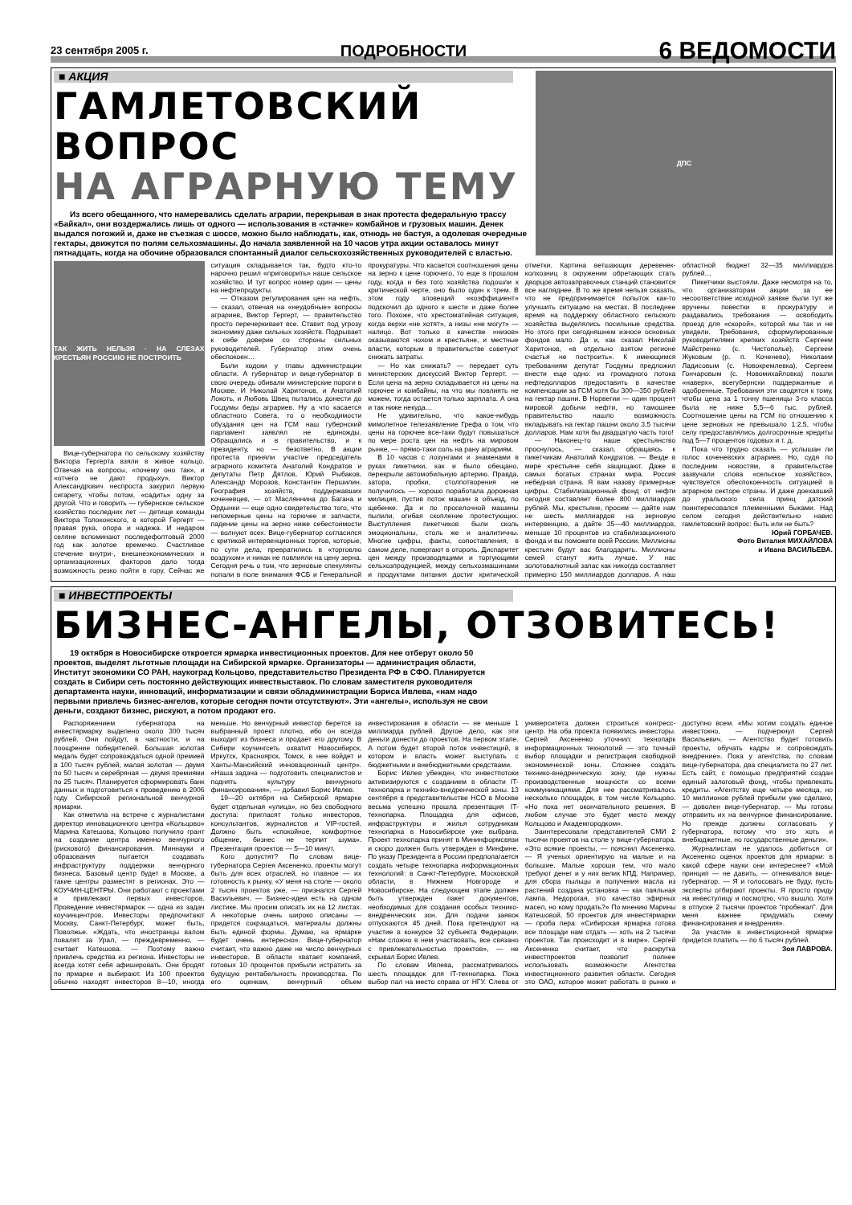23 сентября 2005 г. ПОДРОБНОСТИ 6 ВЕДОМОСТИ
■ АКЦИЯ
ГАМЛЕТОВСКИЙ ВОПРОС
НА АГРАРНУЮ ТЕМУ
Из всего обещанного, что намеревались сделать аграрии, перекрывая в знак протеста федеральную трассу «Байкал», они воздержались лишь от одного — использования в «стачке» комбайнов и грузовых машин. Денек выдался погожий и, даже не съезжая с шоссе, можно было наблюдать, как, отнюдь не бастуя, а одолевая очередные гектары, движутся по полям сельхозмашины. До начала заявленной на 10 часов утра акции оставалось минут пятнадцать, когда на обочине образовался спонтанный диалог сельскохозяйственных руководителей с властью.
ДПС
ТАК ЖИТЬ НЕЛЬЗЯ · НА СЛЕЗАХ КРЕСТЬЯН РОССИЮ НЕ ПОСТРОИТЬ
Вице-губернатора по сельскому хозяйству Виктора Гергерта взяли в живое кольцо. Отвечая на вопросы, «почему оно так», и «отчего не дают продыху», Виктор Александрович неспроста закурил первую сигарету, чтобы потом, «садить» одну за другой. Что и говорить — губернское сельское хозяйство последних лет — детище команды Виктора Толоконского, в которой Гергерт — правая рука, опора и надежа. И недаром селяне вспоминают последефолтовый 2000 год как золотое времечко. Счастливое стечение внутри-, внешнеэкономических и организационных факторов дало тогда возможность резко пойти в гору. Сейчас же ситуация складывается так, будто кто-то нарочно решил «приговорить» наше сельское хозяйство. И тут вопрос номер один — цены на нефтепродукты.
— Отказом регулирования цен на нефть, — сказал, отвечая на «неудобные» вопросы аграриев, Виктор Гергерт, — правительство просто перечеркивает все. Ставит под угрозу экономику даже сильных хозяйств. Подрывает к себе доверие со стороны сильных руководителей. Губернатор этим очень обеспокоен…
Были ходоки у главы администрации области. А губернатор и вице-губернатор в свою очередь обивали министерские пороги в Москве. И Николай Харитонов, и Анатолий Локоть, и Любовь Швец пытались донести до Госдумы беды аграриев. Ну а что касается областного Совета, то о необходимости обуздания цен на ГСМ наш губернский парламент заявлял не единожды. Обращались и в правительство, и к президенту, но — безответно. В акции протеста приняли участие председатель аграрного комитета Анатолий Кондратов и депутаты Петр Дятлов, Юрий Рыбаков, Александр Морозов, Константин Першилин. География хозяйств, поддержавших коченевцев, — от Масляннина до Багана и Ордынки — еще одно свидетельство того, что непомерные цены на горючее и запчасти, падение цены на зерно ниже себестоимости — волнуют всех. Вице-губернатор согласился с критикой интервенционных торгов, которые, по сути дела, превратились в «торговлю воздухом» и никак не повлияли на цену зерна. Сегодня речь о том, что зерновые спекулянты попали в поле внимания ФСБ и Генеральной прокуратуры. Что касается соотношения цены на зерно к цене горючего, то еще в прошлом году, когда и без того хозяйства подошли к критической черте, оно было один к трем. В этом году зловещий «коэффициент» подскочил до одного к шести и даже более того. Похоже, что хрестоматийная ситуация, когда верхи «не хотят», а низы «не могут» — налицо. Вот только в качестве «низов» оказываются чохом и крестьяне, и местные власти, которым в правительстве советуют снижать затраты.
— Но как снижать? — передает суть министерских дискуссий Виктор Гергерт. — Если цена на зерно складывается из цены на горючее и комбайны, на что мы повлиять не можем, тогда остается только зарплата. А она и так ниже некуда…
Не удивительно, что какое-нибудь мимолетное телезаявление Грефа о том, что цены на горючее все-таки будут повышаться по мере роста цен на нефть на мировом рынке, — прямо-таки соль на рану аграриям.
В 10 часов с лозунгами и знаменами в руках пикетчики, как и было обещано, перекрыли автомобильную артерию. Правда, затора, пробки, столпотворения не получилось — хорошо поработала дорожная милиция, пустив поток машин в объезд, по щебенке. Да и по проселочной машины пылили, огибая скопление протестующих. Выступления пикетчиков были сколь эмоциональны, столь же и аналитичны. Многие цифры, факты, сопоставления, в самом деле, повергают в оторопь. Диспаритет цен между производящими и торгующими сельхозпродукцией, между сельхозмашинами и продуктами питания достиг критической отметки. Картина ветшающих деревенек-колхозниц в окружении обретающих стать дворцов автозаправочных станций становится все нагляднее. В то же время нельзя сказать, что не предпринимается попыток как-то улучшить ситуацию на местах. В последнее время на поддержку областного сельского хозяйства выделялись посильные средства. Но этого при сегодняшнем износе основных фондов мало. Да и, как сказал Николай Харитонов, «в отдельно взятом регионе счастья не построить». К имеющимся требованиям депутат Госдумы предложил внести еще одно: из громадного потока нефтедолларов предоставить в качестве компенсации за ГСМ хотя бы 300—350 рублей на гектар пашни. В Норвегии — один процент мировой добычи нефти, но тамошнее правительство нашло возможность вкладывать на гектар пашни около 3,5 тысячи долларов. Нам хотя бы двадцатую часть того!
— Наконец-то наше крестьянство проснулось, — сказал, обращаясь к пикетчикам Анатолий Кондратов. — Везде в мире крестьяне себя защищают. Даже в самых богатых странах мира. Россия небедная страна. Я вам назову примерные цифры. Стабилизационный фонд от нефти сегодня составляет более 800 миллиардов рублей. Мы, крестьяне, просим — дайте нам не шесть миллиардов на зерновую интервенцию, а дайте 35—40 миллиардов, меньше 10 процентов из стабилизационного фонда и вы поможете всей России. Миллионы крестьян будут вас благодарить. Миллионы семей станут жить лучше. У нас золотовалютный запас как никогда составляет примерно 150 миллиардов долларов. А наш областной бюджет 32—35 миллиардов рублей…
Пикетчики выстояли. Даже несмотря на то, что организаторам акции за ее несоответствие исходной заявке были тут же вручены повестки в прокуратуру и раздавались требования — освободить проезд для «скорой», которой мы так и не увидели. Требования, сформулированные руководителями крепких хозяйств Сергеем Майстренко (с. Чистополье), Сергеем Жуковым (р. п. Коченево), Николаем Ладисовым (с. Новокремлевка), Сергеем Гончаровым (с. Новомихайловка) пошли «наверх», всегубернски поддержанные и одобренные. Требования эти сводятся к тому, чтобы цена за 1 тонну пшеницы 3-го класса была не ниже 5,5—6 тыс. рублей. Соотношение цены на ГСМ по отношению к цене зерновых не превышало 1:2,5, чтобы селу предоставлялись долгосрочные кредиты под 5—7 процентов годовых и т. д.
Пока что трудно сказать — услышан ли голос коченевских аграриев. Но, судя по последним новостям, в правительстве зазвучали слова «сельское хозяйство», чувствуется обеспокоенность ситуацией в аграрном секторе страны. И даже доехавший до уральского села принц датский поинтересовался племенными быками. Над селом сегодня действительно навис гамлетовский вопрос: быть или не быть?
Юрий ГОРБАЧЕВ.
Фото Виталия МИХАЙЛОВА
и Ивана ВАСИЛЬЕВА.
■ ИНВЕСТПРОЕКТЫ
БИЗНЕС-АНГЕЛЫ, ОТЗОВИТЕСЬ!
19 октября в Новосибирске откроется ярмарка инвестиционных проектов. Для нее отберут около 50 проектов, выделят льготные площади на Сибирской ярмарке. Организаторы — администрация области, Институт экономики СО РАН, наукоград Кольцово, представительство Президента РФ в СФО. Планируется создать в Сибири сеть постоянно действующих инвествыставок. По словам заместителя руководителя департамента науки, инноваций, информатизации и связи обладминистрации Бориса Ивлева, «нам надо первыми привлечь бизнес-ангелов, которые сегодня почти отсутствуют». Эти «ангелы», используя не свои деньги, создают бизнес, рискуют, а потом продают его.
Распоряжением губернатора на инвестярмарку выделено около 300 тысяч рублей. Они пойдут, в частности, и на поощрение победителей. Большая золотая медаль будет сопровождаться одной премией в 100 тысяч рублей, малая золотая — двумя по 50 тысяч и серебряная — двумя премиями по 25 тысяч. Планируется сформировать банк данных и подготовиться к проведению в 2006 году Сибирской региональной венчурной ярмарки.
Как отметила на встрече с журналистами директор инновационного центра «Кольцово» Марина Катешова, Кольцово получило грант на создание центра именно венчурного (рискового) финансирования. Миннауки и образования пытается создавать инфраструктуру поддержки венчурного бизнеса. Базовый центр будет в Москве, а такие центры разместят в регионах. Это — КОУЧИН-ЦЕНТРЫ. Они работают с проектами и привлекают первых инвесторов. Проведение инвестярмарок — одна из задач коучинцентров. Инвесторы предпочитают Москву, Санкт-Петербург, может быть, Поволжье. «Ждать, что иностранцы валом повалят за Урал, — преждевременно, — считает Катешова. — Поэтому важно привлечь средства из регионa. Инвесторы не всегда хотят себя афишировать. Они бродят по ярмарке и выбирают. Из 100 проектов обычно находят инвесторов 8—10, иногда меньше. Но венчурный инвестор берется за выбранный проект плотно, ибо он всегда выходит из бизнеса и продает его другому. В Сибири коучингсеть охватит Новосибирск, Иркутск, Красноярск, Томск, в нее войдет и Ханты-Мансийский инновационный центр». «Наша задача — подготовить специалистов и поднять культуру венчурного финансирования», — добавил Борис Ивлев.
19—20 октября на Сибирской ярмарке будет отдельная «улица», но без свободного доступа: пригласят только инвесторов, консультантов, журналистов и VIP-гостей. Должно быть «спокойное, комфортное общение, бизнес не терпит шума». Презентация проектов — 5—10 минут.
Кого допустят? По словам вице-губернатора Сергея Аксененко, проекты могут быть для всех отраслей, но главное — их готовность к рынку. «У меня на столе — около 2 тысяч проектов уже, — признался Сергей Васильевич. — Бизнес-идеи есть на одном листике. Мы просим описать их на 12 листах. А некоторые очень широко описаны — придется сокращаться, материалы должны быть единой формы. Думаю, на ярмарке будет очень интересно». Вице-губернатор считает, что важно даже не число венчурных инвесторов. В области хватает компаний, готовых 10 процентов прибыли истратить за будущую рентабельность производства. По его оценкам, венчурный объем инвестирования в области — не меньше 1 миллиарда рублей. Другое дело, как эти деньги донести до проектов. На первом этапе. А потом будет второй поток инвестиций, в котором и власть может выступать с бюджетными и внебюджетными средствами.
Борис Ивлев убежден, что инвестпотоки активизируются с созданием в области IT-технопарка и техниko-внедренческой зоны. 13 сентября в представительстве НСО в Москве весьма успешно прошла презентация IT-технопарка. Площадка для офисов, инфраструктуры и жилья сотрудникам технопарка в Новосибирске уже выбрана. Проект технопарка принят в Мининформсвязи и скоро должен быть утвержден в Минфине. По указу Президента в России предполагается создать четыре технопарка информационных технологий: в Санкт-Петербурге, Московской области, в Нижнем Новгороде и Новосибирске. На следующем этапе должен быть утвержден пакет документов, необходимых для создания особых технико-внедренческих зон. Для подачи заявок отпускаются 45 дней. Пока претендуют на участие в конкурсе 32 субъекта Федерации. «Нам сложно в нем участвовать, все связано с привлекательностью проектов», — не скрывал Борис Ивлев.
По словам Ивлева, рассматривалось шесть площадок для IT-технопарка. Пока выбор пал на место справа от НГУ. Слева от университета должен строиться конгресс-центр. На оба проекта появились инвесторы. Сергей Аксененко уточнил: технопарк информационных технологий — это точный выбор площадки и регистрация свободной экономической зоны. Сложнее создать технико-внедренческую зону, где нужны производственные мощности со всеми коммуникациями. Для нее рассматривалось несколько площадок, в том числе Кольцово. «Но пока нет окончательного решения. В любом случае это будет место между Кольцово и Академгородком».
Заинтересовали представителей СМИ 2 тысячи проектов на столе у вице-губернатора. «Это всякие проекты, — пояснил Аксененко. — Я ученых ориентирую на малые и на большие. Малые хороши тем, что мало требуют денег и у них велик КПД. Например, для сбора пыльцы и получения масла из растений создана установка — как паяльная лампа. Недорогая, это качество эфирных масел, но кому продать?» По мнению Марины Катешовой, 50 проектов для инвестярмарки — проба пера: «Сибирская ярмарка готова все площади нам отдать — хоть на 2 тысячи проектов. Так происходит и в мире». Сергей Аксененко считает, что раскрутка инвестпроектов позволит полнее использовать возможности Агентства инвестиционного развития области. Сегодня это ОАО, которое может работать в рынке и доступно всем. «Мы хотим создать единое инвестокно, — подчеркнул Сергей Васильевич. — Агентство будет готовить проекты, обучать кадры и сопровождать внедрение». Пока у агентства, по словам вице-губернатора, два специалиста по 27 лет. Есть сайт, с помощью предприятий создан единый залоговый фонд, чтобы привлекать кредиты. «Агентству еще четыре месяца, но 10 миллионов рублей прибыли уже сделано, — доволен вице-губернатор. — Мы готовы отправить их на венчурное финансирование. Но прежде должны согласовать у губернатора, потому что это хоть и внебюджетные, но государственные деньги».
Журналистам не удалось добиться от Аксененко оценок проектов для ярмарки: в какой сфере науки они интереснее? «Мой принцип — не давить, — отнекивался вице-губернатор. — Я и голосовать не буду, пусть эксперты отбирают проекты. Я просто приду на инвестулицу и посмотрю, что вышло. Хотя в отпуске 2 тысячи проектов “пробежал”. Для меня важнее придумать схему финансирования и внедрения».
За участие в инвестиционной ярмарке придется платить — по 6 тысяч рублей.
Зоя ЛАВРОВА.